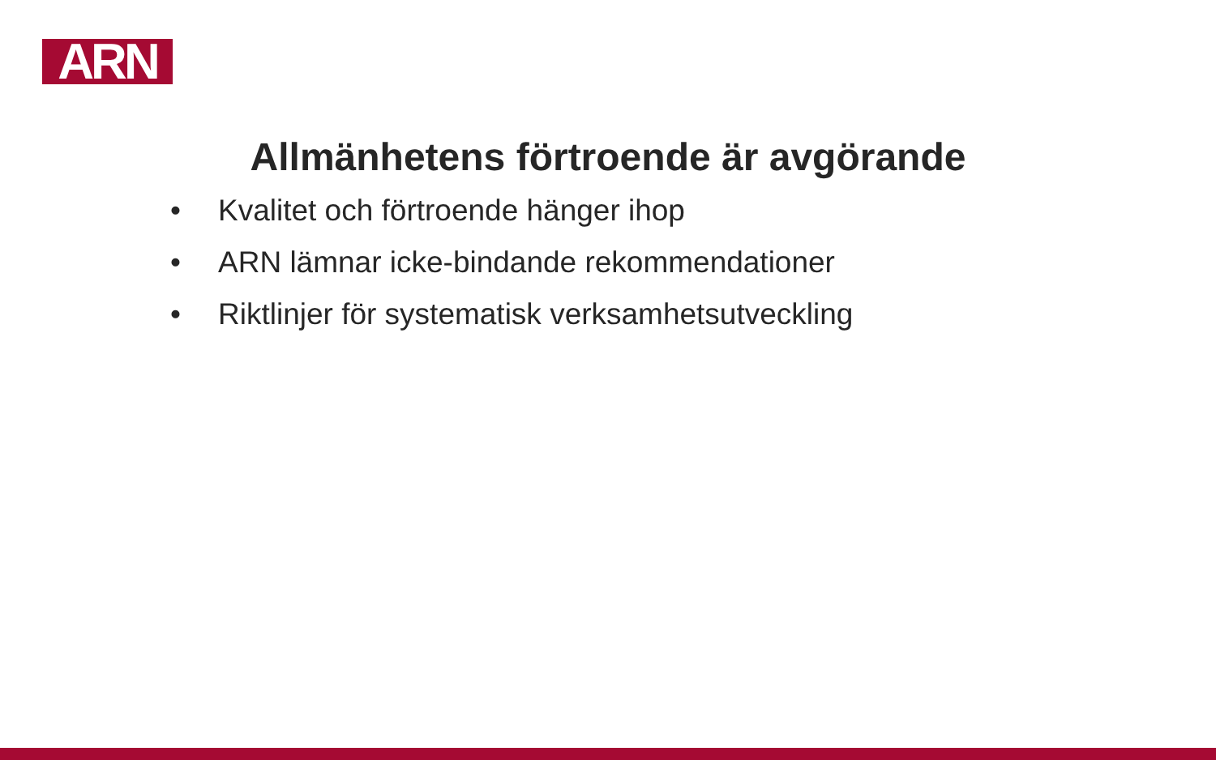ARN
Allmänhetens förtroende är avgörande
• Kvalitet och förtroende hänger ihop
• ARN lämnar icke-bindande rekommendationer
• Riktlinjer för systematisk verksamhetsutveckling